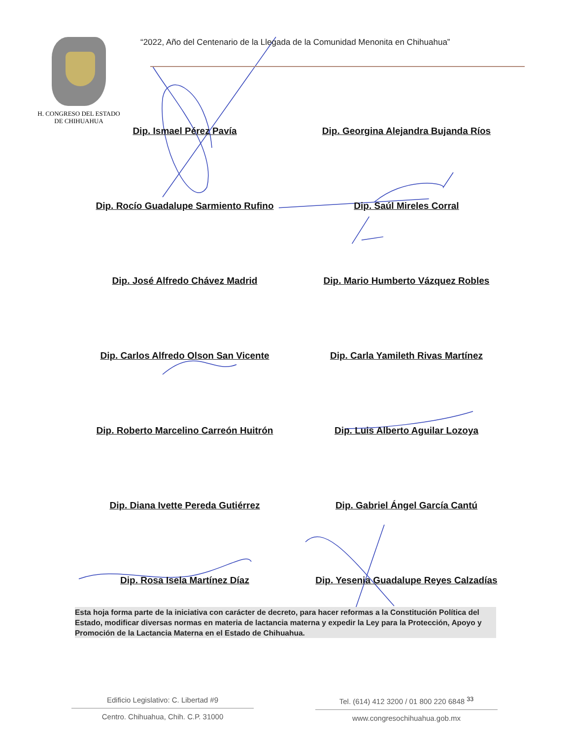H. CONGRESO DEL ESTADO
DE CHIHUAHUA
“2022, Año del Centenario de la Llegada de la Comunidad Menonita en Chihuahua”
Dip. Ismael Pérez Pavía
Dip. Georgina Alejandra Bujanda Ríos
Dip. Rocío Guadalupe Sarmiento Rufino
Dip. Saúl Mireles Corral
Dip. José Alfredo Chávez Madrid
Dip. Mario Humberto Vázquez Robles
Dip. Carlos Alfredo Olson San Vicente
Dip. Carla Yamileth Rivas Martínez
Dip. Roberto Marcelino Carreón Huitrón
Dip. Luis Alberto Aguilar Lozoya
Dip. Diana Ivette Pereda Gutiérrez
Dip. Gabriel Ángel García Cantú
Dip. Rosa Isela Martínez Díaz
Dip. Yesenia Guadalupe Reyes Calzadías
Esta hoja forma parte de la iniciativa con carácter de decreto, para hacer reformas a la Constitución Política del Estado, modificar diversas normas en materia de lactancia materna y expedir la Ley para la Protección, Apoyo y Promoción de la Lactancia Materna en el Estado de Chihuahua.
Edificio Legislativo: C. Libertad #9
Centro. Chihuahua, Chih. C.P. 31000
Tel. (614) 412 3200 / 01 800 220 6848 <sup>33</sup>
www.congresochihuahua.gob.mx